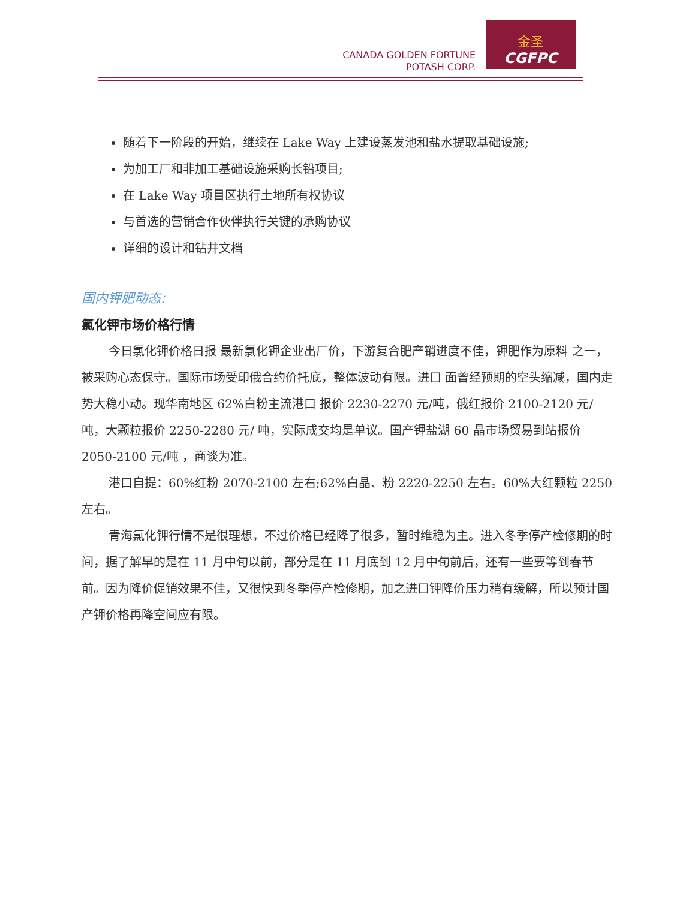CANADA GOLDEN FORTUNE
POTASH CORP.
金圣
CGFPC
随着下一阶段的开始，继续在 Lake Way 上建设蒸发池和盐水提取基础设施;
为加工厂和非加工基础设施采购长铅项目;
在 Lake Way 项目区执行土地所有权协议
与首选的营销合作伙伴执行关键的承购协议
详细的设计和钻井文档
国内钾肥动态:
氯化钾市场价格行情
今日氯化钾价格日报 最新氯化钾企业出厂价，下游复合肥产销进度不佳，钾肥作为原料 之一，被采购心态保守。国际市场受印俄合约价托底，整体波动有限。进口 面曾经预期的空头缩减，国内走势大稳小动。现华南地区 62%白粉主流港口 报价 2230-2270 元/吨，俄红报价 2100-2120 元/吨，大颗粒报价 2250-2280 元/ 吨，实际成交均是单议。国产钾盐湖 60 晶市场贸易到站报价 2050-2100 元/吨 ，商谈为准。
港口自提：60%红粉 2070-2100 左右;62%白晶、粉 2220-2250 左右。60%大红颗粒 2250 左右。
青海氯化钾行情不是很理想，不过价格已经降了很多，暂时维稳为主。进入冬季停产检修期的时间，据了解早的是在 11 月中旬以前，部分是在 11 月底到 12 月中旬前后，还有一些要等到春节前。因为降价促销效果不佳，又很快到冬季停产检修期，加之进口钾降价压力稍有缓解，所以预计国产钾价格再降空间应有限。